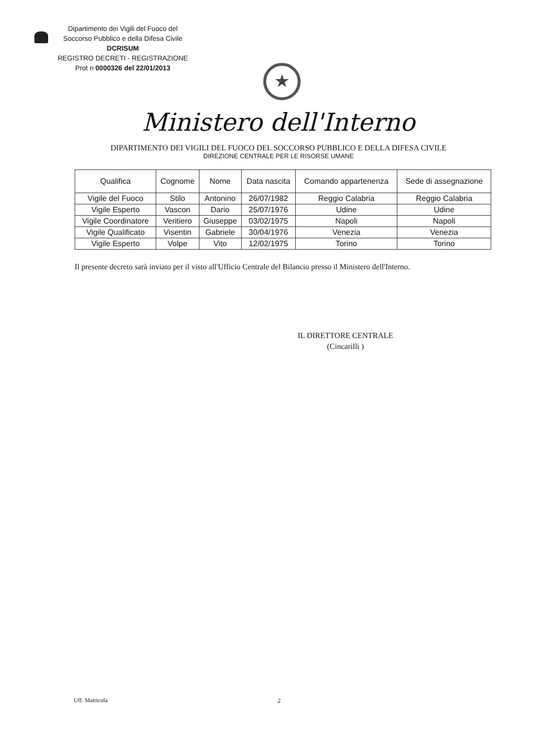Dipartimento dei Vigili del Fuoco del
Soccorso Pubblico e della Difesa Civile
DCRISUM
REGISTRO DECRETI - REGISTRAZIONE
Prot n 0000326 del 22/01/2013
★
Ministero dell'Interno
DIPARTIMENTO DEI VIGILI DEL FUOCO DEL SOCCORSO PUBBLICO E DELLA DIFESA CIVILE
DIREZIONE CENTRALE PER LE RISORSE UMANE
| Qualifica | Cognome | Nome | Data nascita | Comando appartenenza | Sede di assegnazione |
| --- | --- | --- | --- | --- | --- |
| Vigile del Fuoco | Stilo | Antonino | 26/07/1982 | Reggio Calabria | Reggio Calabria |
| Vigile Esperto | Vascon | Dario | 25/07/1976 | Udine | Udine |
| Vigile Coordinatore | Veritiero | Giuseppe | 03/02/1975 | Napoli | Napoli |
| Vigile Qualificato | Visentin | Gabriele | 30/04/1976 | Venezia | Venezia |
| Vigile Esperto | Volpe | Vito | 12/02/1975 | Torino | Torino |
Il presente decreto sarà inviato per il visto all'Ufficio Centrale del Bilancio presso il Ministero dell'Interno.
IL DIRETTORE CENTRALE
(Cincarilli )
Uff. Matricola 2